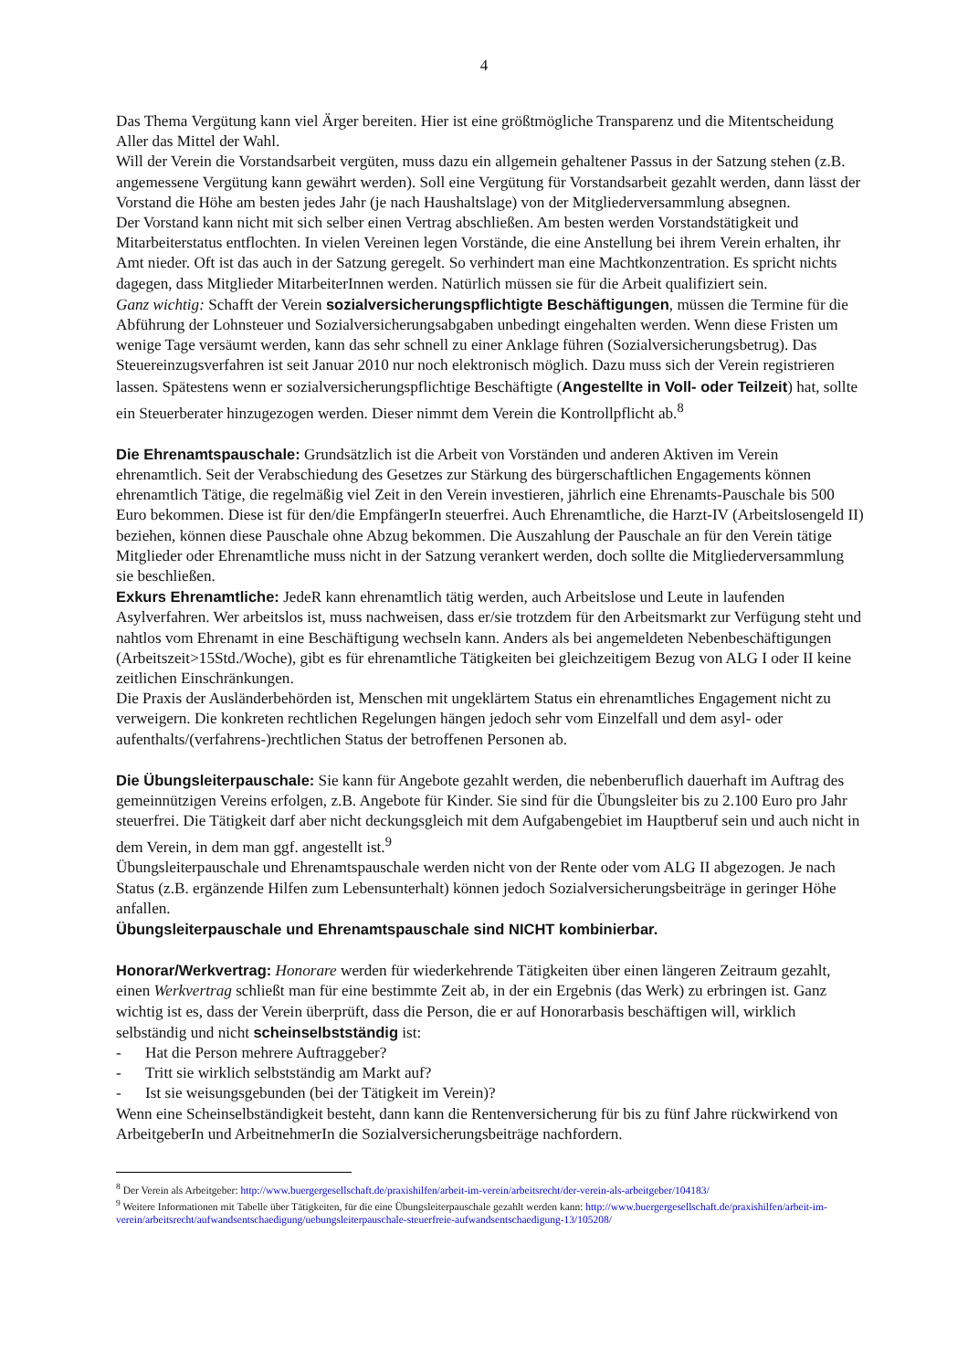4
Das Thema Vergütung kann viel Ärger bereiten. Hier ist eine größtmögliche Transparenz und die Mitentscheidung Aller das Mittel der Wahl.
Will der Verein die Vorstandsarbeit vergüten, muss dazu ein allgemein gehaltener Passus in der Satzung stehen (z.B. angemessene Vergütung kann gewährt werden). Soll eine Vergütung für Vorstandsarbeit gezahlt werden, dann lässt der Vorstand die Höhe am besten jedes Jahr (je nach Haushaltslage) von der Mitgliederversammlung absegnen.
Der Vorstand kann nicht mit sich selber einen Vertrag abschließen. Am besten werden Vorstandstätigkeit und Mitarbeiterstatus entflochten. In vielen Vereinen legen Vorstände, die eine Anstellung bei ihrem Verein erhalten, ihr Amt nieder. Oft ist das auch in der Satzung geregelt. So verhindert man eine Machtkonzentration. Es spricht nichts dagegen, dass Mitglieder MitarbeiterInnen werden. Natürlich müssen sie für die Arbeit qualifiziert sein.
Ganz wichtig: Schafft der Verein sozialversicherungspflichtigte Beschäftigungen, müssen die Termine für die Abführung der Lohnsteuer und Sozialversicherungsabgaben unbedingt eingehalten werden. Wenn diese Fristen um wenige Tage versäumt werden, kann das sehr schnell zu einer Anklage führen (Sozialversicherungsbetrug). Das Steuereinzugsverfahren ist seit Januar 2010 nur noch elektronisch möglich. Dazu muss sich der Verein registrieren lassen. Spätestens wenn er sozialversicherungspflichtige Beschäftigte (Angestellte in Voll- oder Teilzeit) hat, sollte ein Steuerberater hinzugezogen werden. Dieser nimmt dem Verein die Kontrollpflicht ab.<sup>8</sup>
Die Ehrenamtspauschale: Grundsätzlich ist die Arbeit von Vorständen und anderen Aktiven im Verein ehrenamtlich. Seit der Verabschiedung des Gesetzes zur Stärkung des bürgerschaftlichen Engagements können ehrenamtlich Tätige, die regelmäßig viel Zeit in den Verein investieren, jährlich eine Ehrenamts-Pauschale bis 500 Euro bekommen. Diese ist für den/die EmpfängerIn steuerfrei. Auch Ehrenamtliche, die Harzt-IV (Arbeitslosengeld II) beziehen, können diese Pauschale ohne Abzug bekommen. Die Auszahlung der Pauschale an für den Verein tätige Mitglieder oder Ehrenamtliche muss nicht in der Satzung verankert werden, doch sollte die Mitgliederversammlung sie beschließen.
Exkurs Ehrenamtliche: JedeR kann ehrenamtlich tätig werden, auch Arbeitslose und Leute in laufenden Asylverfahren. Wer arbeitslos ist, muss nachweisen, dass er/sie trotzdem für den Arbeitsmarkt zur Verfügung steht und nahtlos vom Ehrenamt in eine Beschäftigung wechseln kann. Anders als bei angemeldeten Nebenbeschäftigungen (Arbeitszeit>15Std./Woche), gibt es für ehrenamtliche Tätigkeiten bei gleichzeitigem Bezug von ALG I oder II keine zeitlichen Einschränkungen.
Die Praxis der Ausländerbehörden ist, Menschen mit ungeklärtem Status ein ehrenamtliches Engagement nicht zu verweigern. Die konkreten rechtlichen Regelungen hängen jedoch sehr vom Einzelfall und dem asyl- oder aufenthalts/(verfahrens-)rechtlichen Status der betroffenen Personen ab.
Die Übungsleiterpauschale: Sie kann für Angebote gezahlt werden, die nebenberuflich dauerhaft im Auftrag des gemeinnützigen Vereins erfolgen, z.B. Angebote für Kinder. Sie sind für die Übungsleiter bis zu 2.100 Euro pro Jahr steuerfrei. Die Tätigkeit darf aber nicht deckungsgleich mit dem Aufgabengebiet im Hauptberuf sein und auch nicht in dem Verein, in dem man ggf. angestellt ist.<sup>9</sup>
Übungsleiterpauschale und Ehrenamtspauschale werden nicht von der Rente oder vom ALG II abgezogen. Je nach Status (z.B. ergänzende Hilfen zum Lebensunterhalt) können jedoch Sozialversicherungsbeiträge in geringer Höhe anfallen.
Übungsleiterpauschale und Ehrenamtspauschale sind NICHT kombinierbar.
Honorar/Werkvertrag: Honorare werden für wiederkehrende Tätigkeiten über einen längeren Zeitraum gezahlt, einen Werkvertrag schließt man für eine bestimmte Zeit ab, in der ein Ergebnis (das Werk) zu erbringen ist. Ganz wichtig ist es, dass der Verein überprüft, dass die Person, die er auf Honorarbasis beschäftigen will, wirklich selbständig und nicht scheinselbstständig ist:
- Hat die Person mehrere Auftraggeber?
- Tritt sie wirklich selbstständig am Markt auf?
- Ist sie weisungsgebunden (bei der Tätigkeit im Verein)?
Wenn eine Scheinselbständigkeit besteht, dann kann die Rentenversicherung für bis zu fünf Jahre rückwirkend von ArbeitgeberIn und ArbeitnehmerIn die Sozialversicherungsbeiträge nachfordern.
<sup>8</sup> Der Verein als Arbeitgeber: http://www.buergergesellschaft.de/praxishilfen/arbeit-im-verein/arbeitsrecht/der-verein-als-arbeitgeber/104183/
<sup>9</sup> Weitere Informationen mit Tabelle über Tätigkeiten, für die eine Übungsleiterpauschale gezahlt werden kann: http://www.buergergesellschaft.de/praxishilfen/arbeit-im-verein/arbeitsrecht/aufwandsentschaedigung/uebungsleiterpauschale-steuerfreie-aufwandsentschaedigung-13/105208/